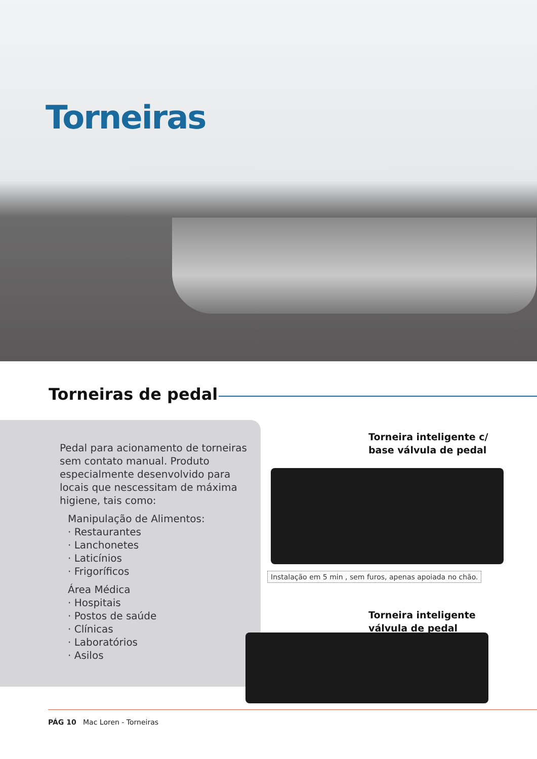Torneiras
Torneiras de pedal
Pedal para acionamento de torneiras sem contato manual. Produto especialmente desenvolvido para locais que nescessitam de máxima higiene, tais como:
Manipulação de Alimentos:
· Restaurantes
· Lanchonetes
· Laticínios
· Frigoríficos
Área Médica
· Hospitais
· Postos de saúde
· Clínicas
· Laboratórios
· Asilos
Torneira inteligente c/
base válvula de pedal
Instalação em 5 min , sem furos, apenas apoiada no chão.
Torneira inteligente
válvula de pedal
PÁG 10 Mac Loren - Torneiras